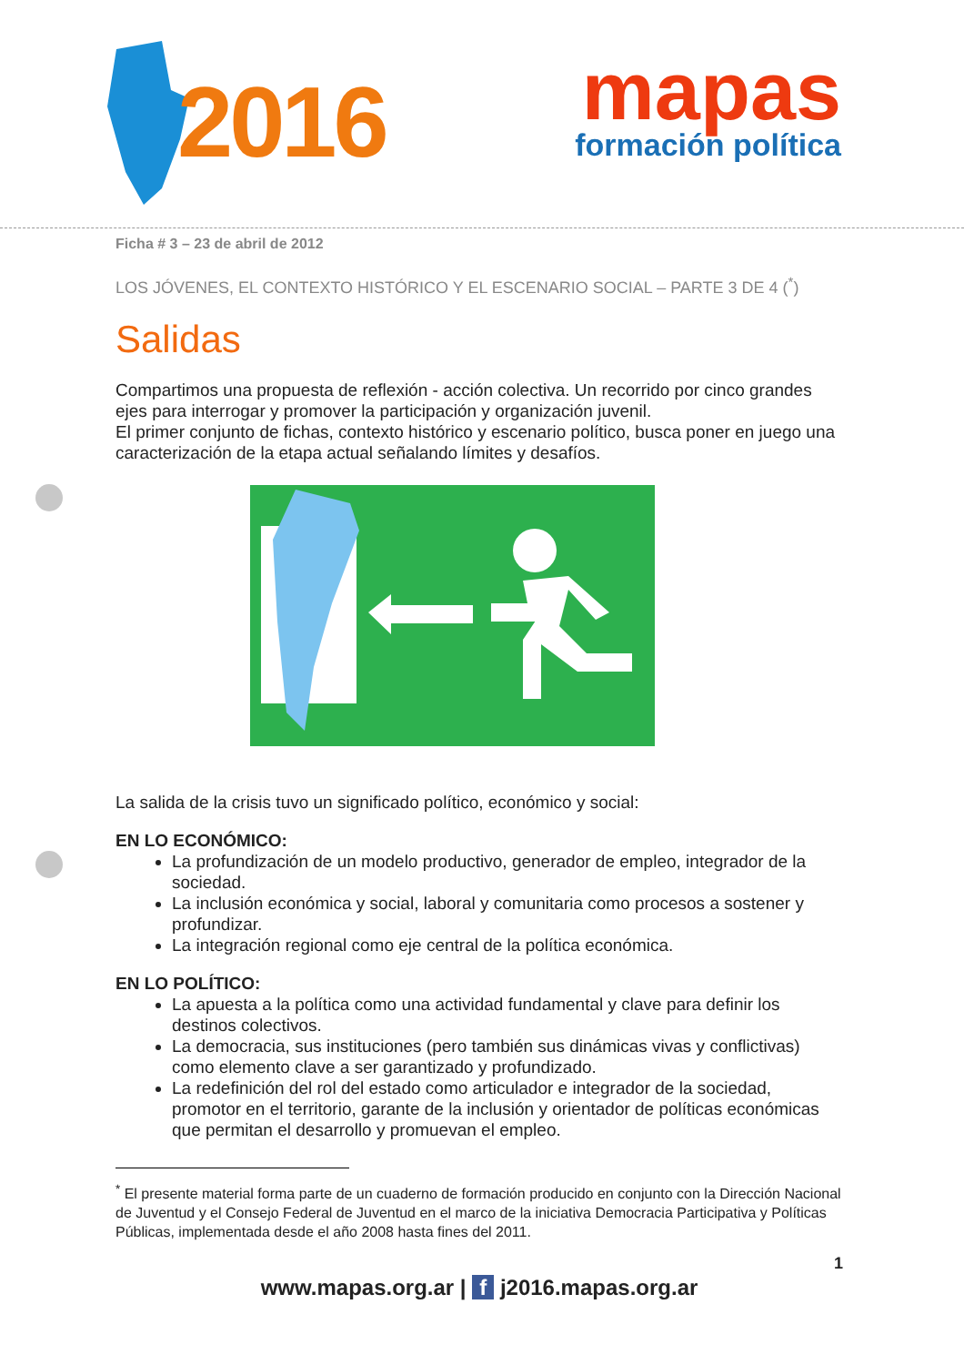2016
mapas
formación política
Ficha # 3 – 23 de abril de 2012
LOS JÓVENES, EL CONTEXTO HISTÓRICO Y EL ESCENARIO SOCIAL – PARTE 3 DE 4 (<sup>*</sup>)
Salidas
Compartimos una propuesta de reflexión - acción colectiva. Un recorrido por cinco grandes ejes para interrogar y promover la participación y organización juvenil.
El primer conjunto de fichas, contexto histórico y escenario político, busca poner en juego una caracterización de la etapa actual señalando límites y desafíos.
La salida de la crisis tuvo un significado político, económico y social:
EN LO ECONÓMICO:
La profundización de un modelo productivo, generador de empleo, integrador de la sociedad.
La inclusión económica y social, laboral y comunitaria como procesos a sostener y profundizar.
La integración regional como eje central de la política económica.
EN LO POLÍTICO:
La apuesta a la política como una actividad fundamental y clave para definir los destinos colectivos.
La democracia, sus instituciones (pero también sus dinámicas vivas y conflictivas) como elemento clave a ser garantizado y profundizado.
La redefinición del rol del estado como articulador e integrador de la sociedad, promotor en el territorio, garante de la inclusión y orientador de políticas económicas que permitan el desarrollo y promuevan el empleo.
<sup>*</sup> El presente material forma parte de un cuaderno de formación producido en conjunto con la Dirección Nacional de Juventud y el Consejo Federal de Juventud en el marco de la iniciativa Democracia Participativa y Políticas Públicas, implementada desde el año 2008 hasta fines del 2011.
1
www.mapas.org.ar | f j2016.mapas.org.ar